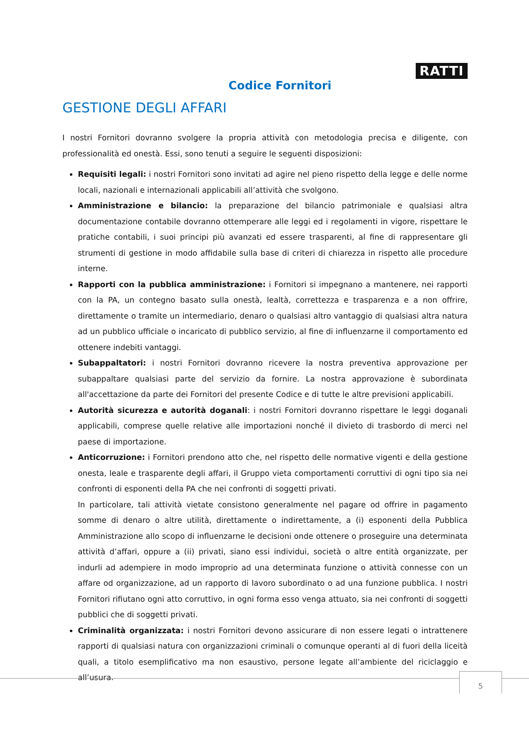RATTI
Codice Fornitori
GESTIONE DEGLI AFFARI
I nostri Fornitori dovranno svolgere la propria attività con metodologia precisa e diligente, con professionalità ed onestà. Essi, sono tenuti a seguire le seguenti disposizioni:
Requisiti legali: i nostri Fornitori sono invitati ad agire nel pieno rispetto della legge e delle norme locali, nazionali e internazionali applicabili all’attività che svolgono.
Amministrazione e bilancio: la preparazione del bilancio patrimoniale e qualsiasi altra documentazione contabile dovranno ottemperare alle leggi ed i regolamenti in vigore, rispettare le pratiche contabili, i suoi principi più avanzati ed essere trasparenti, al fine di rappresentare gli strumenti di gestione in modo affidabile sulla base di criteri di chiarezza in rispetto alle procedure interne.
Rapporti con la pubblica amministrazione: i Fornitori si impegnano a mantenere, nei rapporti con la PA, un contegno basato sulla onestà, lealtà, correttezza e trasparenza e a non offrire, direttamente o tramite un intermediario, denaro o qualsiasi altro vantaggio di qualsiasi altra natura ad un pubblico ufficiale o incaricato di pubblico servizio, al fine di influenzarne il comportamento ed ottenere indebiti vantaggi.
Subappaltatori: i nostri Fornitori dovranno ricevere la nostra preventiva approvazione per subappaltare qualsiasi parte del servizio da fornire. La nostra approvazione è subordinata all'accettazione da parte dei Fornitori del presente Codice e di tutte le altre previsioni applicabili.
Autorità sicurezza e autorità doganali: i nostri Fornitori dovranno rispettare le leggi doganali applicabili, comprese quelle relative alle importazioni nonché il divieto di trasbordo di merci nel paese di importazione.
Anticorruzione: i Fornitori prendono atto che, nel rispetto delle normative vigenti e della gestione onesta, leale e trasparente degli affari, il Gruppo vieta comportamenti corruttivi di ogni tipo sia nei confronti di esponenti della PA che nei confronti di soggetti privati.
In particolare, tali attività vietate consistono generalmente nel pagare od offrire in pagamento somme di denaro o altre utilità, direttamente o indirettamente, a (i) esponenti della Pubblica Amministrazione allo scopo di influenzarne le decisioni onde ottenere o proseguire una determinata attività d’affari, oppure a (ii) privati, siano essi individui, società o altre entità organizzate, per indurli ad adempiere in modo improprio ad una determinata funzione o attività connesse con un affare od organizzazione, ad un rapporto di lavoro subordinato o ad una funzione pubblica. I nostri Fornitori rifiutano ogni atto corruttivo, in ogni forma esso venga attuato, sia nei confronti di soggetti pubblici che di soggetti privati.
Criminalità organizzata: i nostri Fornitori devono assicurare di non essere legati o intrattenere rapporti di qualsiasi natura con organizzazioni criminali o comunque operanti al di fuori della liceità quali, a titolo esemplificativo ma non esaustivo, persone legate all’ambiente del riciclaggio e all’usura.
5